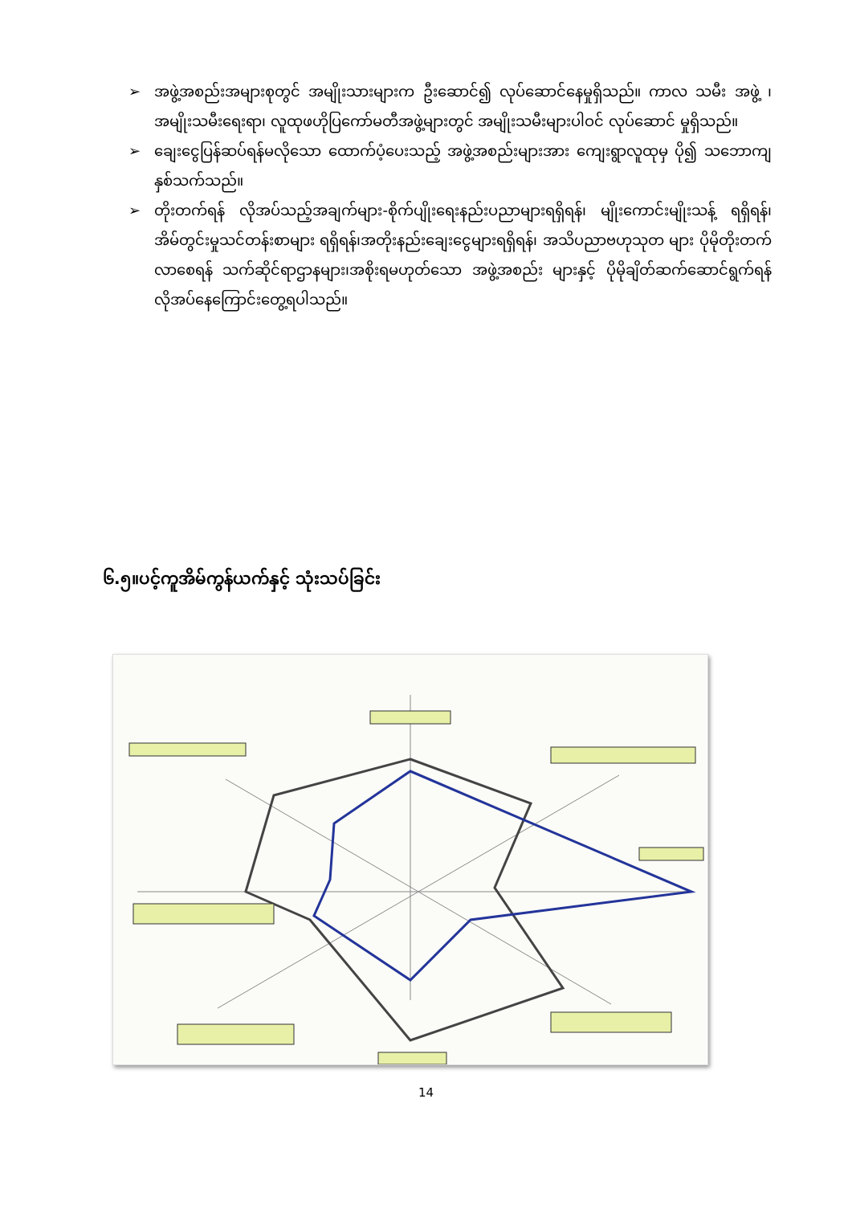➢ အဖွဲ့အစည်းအများစုတွင် အမျိုးသားများက ဦးဆောင်၍ လုပ်ဆောင်နေမှုရှိသည်။ ကာလ သမီး အဖွဲ့ ၊အမျိုးသမီးရေးရာ၊ လူထုဖဟိုပြကော်မတီအဖွဲ့များတွင် အမျိုးသမီးများပါဝင် လုပ်ဆောင် မှုရှိသည်။
➢ ချေးငွေပြန်ဆပ်ရန်မလိုသော ထောက်ပံ့ပေးသည့် အဖွဲ့အစည်းများအား ကျေးရွာလူထုမှ ပို၍ သဘောကျ နှစ်သက်သည်။
➢ တိုးတက်ရန် လိုအပ်သည့်အချက်များ-စိုက်ပျိုးရေးနည်းပညာများရရှိရန်၊ မျိုးကောင်းမျိုးသန့် ရရှိရန်၊အိမ်တွင်းမှုသင်တန်းစာများ ရရှိရန်၊အတိုးနည်းချေးငွေများရရှိရန်၊ အသိပညာဗဟုသုတ များ ပိုမိုတိုးတက်လာစေရန် သက်ဆိုင်ရာဌာနများ၊အစိုးရမဟုတ်သော အဖွဲ့အစည်း များနှင့် ပိုမိုချိတ်ဆက်ဆောင်ရွက်ရန် လိုအပ်နေကြောင်းတွေ့ရပါသည်။
၆.၅။ပင့်ကူအိမ်ကွန်ယက်နှင့် သုံးသပ်ခြင်း
14